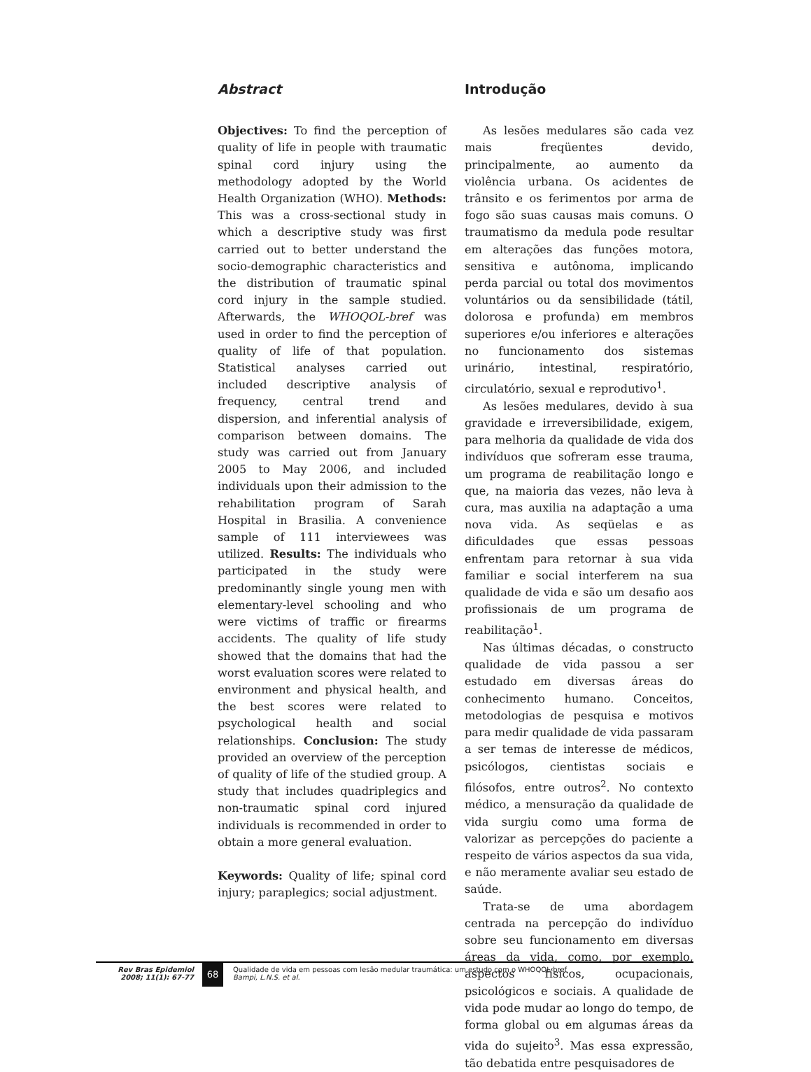Abstract
Objectives: To find the perception of quality of life in people with traumatic spinal cord injury using the methodology adopted by the World Health Organization (WHO). Methods: This was a cross-sectional study in which a descriptive study was first carried out to better understand the socio-demographic characteristics and the distribution of traumatic spinal cord injury in the sample studied. Afterwards, the WHOQOL-bref was used in order to find the perception of quality of life of that population. Statistical analyses carried out included descriptive analysis of frequency, central trend and dispersion, and inferential analysis of comparison between domains. The study was carried out from January 2005 to May 2006, and included individuals upon their admission to the rehabilitation program of Sarah Hospital in Brasilia. A convenience sample of 111 interviewees was utilized. Results: The individuals who participated in the study were predominantly single young men with elementary-level schooling and who were victims of traffic or firearms accidents. The quality of life study showed that the domains that had the worst evaluation scores were related to environment and physical health, and the best scores were related to psychological health and social relationships. Conclusion: The study provided an overview of the perception of quality of life of the studied group. A study that includes quadriplegics and non-traumatic spinal cord injured individuals is recommended in order to obtain a more general evaluation.
Keywords: Quality of life; spinal cord injury; paraplegics; social adjustment.
Introdução
As lesões medulares são cada vez mais freqüentes devido, principalmente, ao aumento da violência urbana. Os acidentes de trânsito e os ferimentos por arma de fogo são suas causas mais comuns. O traumatismo da medula pode resultar em alterações das funções motora, sensitiva e autônoma, implicando perda parcial ou total dos movimentos voluntários ou da sensibilidade (tátil, dolorosa e profunda) em membros superiores e/ou inferiores e alterações no funcionamento dos sistemas urinário, intestinal, respiratório, circulatório, sexual e reprodutivo<sup>1</sup>.
As lesões medulares, devido à sua gravidade e irreversibilidade, exigem, para melhoria da qualidade de vida dos indivíduos que sofreram esse trauma, um programa de reabilitação longo e que, na maioria das vezes, não leva à cura, mas auxilia na adaptação a uma nova vida. As seqüelas e as dificuldades que essas pessoas enfrentam para retornar à sua vida familiar e social interferem na sua qualidade de vida e são um desafio aos profissionais de um programa de reabilitação<sup>1</sup>.
Nas últimas décadas, o constructo qualidade de vida passou a ser estudado em diversas áreas do conhecimento humano. Conceitos, metodologias de pesquisa e motivos para medir qualidade de vida passaram a ser temas de interesse de médicos, psicólogos, cientistas sociais e filósofos, entre outros<sup>2</sup>. No contexto médico, a mensuração da qualidade de vida surgiu como uma forma de valorizar as percepções do paciente a respeito de vários aspectos da sua vida, e não meramente avaliar seu estado de saúde.
Trata-se de uma abordagem centrada na percepção do indivíduo sobre seu funcionamento em diversas áreas da vida, como, por exemplo, aspectos físicos, ocupacionais, psicológicos e sociais. A qualidade de vida pode mudar ao longo do tempo, de forma global ou em algumas áreas da vida do sujeito<sup>3</sup>. Mas essa expressão, tão debatida entre pesquisadores de
Rev Bras Epidemiol
2008; 11(1): 67-77
68
Qualidade de vida em pessoas com lesão medular traumática: um estudo com o WHOQOL-bref
Bampi, L.N.S. et al.